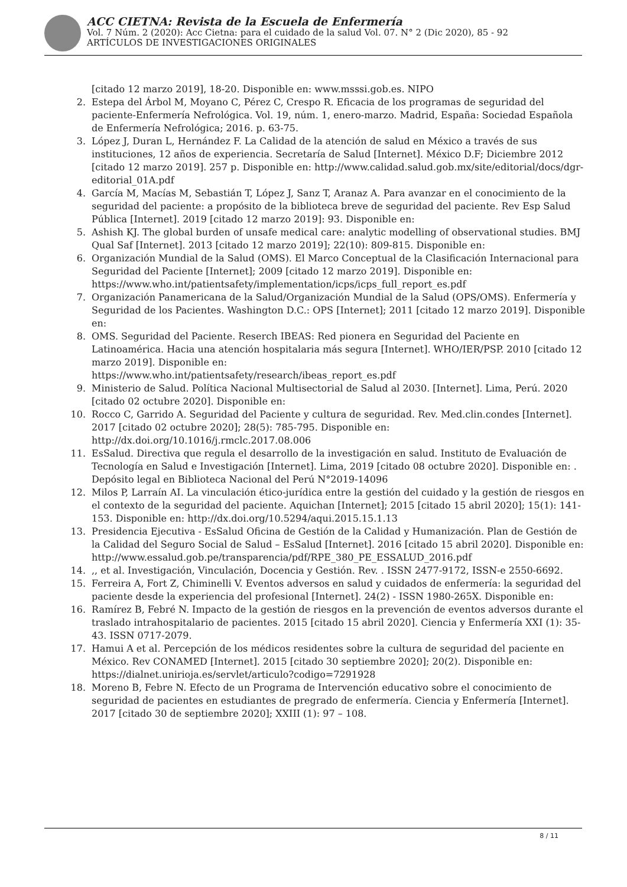ACC CIETNA: Revista de la Escuela de Enfermería
Vol. 7 Núm. 2 (2020): Acc Cietna: para el cuidado de la salud Vol. 07. N° 2 (Dic 2020), 85 - 92
ARTÍCULOS DE INVESTIGACIONES ORIGINALES
[citado 12 marzo 2019], 18-20. Disponible en: www.msssi.gob.es. NIPO
2. Estepa del Árbol M, Moyano C, Pérez C, Crespo R. Eficacia de los programas de seguridad del paciente-Enfermería Nefrológica. Vol. 19, núm. 1, enero-marzo. Madrid, España: Sociedad Española de Enfermería Nefrológica; 2016. p. 63-75.
3. López J, Duran L, Hernández F. La Calidad de la atención de salud en México a través de sus instituciones, 12 años de experiencia. Secretaría de Salud [Internet]. México D.F; Diciembre 2012 [citado 12 marzo 2019]. 257 p. Disponible en: http://www.calidad.salud.gob.mx/site/editorial/docs/dgr-editorial_01A.pdf
4. García M, Macías M, Sebastián T, López J, Sanz T, Aranaz A. Para avanzar en el conocimiento de la seguridad del paciente: a propósito de la biblioteca breve de seguridad del paciente. Rev Esp Salud Pública [Internet]. 2019 [citado 12 marzo 2019]: 93. Disponible en:
5. Ashish KJ. The global burden of unsafe medical care: analytic modelling of observational studies. BMJ Qual Saf [Internet]. 2013 [citado 12 marzo 2019]; 22(10): 809-815. Disponible en:
6. Organización Mundial de la Salud (OMS). El Marco Conceptual de la Clasificación Internacional para Seguridad del Paciente [Internet]; 2009 [citado 12 marzo 2019]. Disponible en:
https://www.who.int/patientsafety/implementation/icps/icps_full_report_es.pdf
7. Organización Panamericana de la Salud/Organización Mundial de la Salud (OPS/OMS). Enfermería y Seguridad de los Pacientes. Washington D.C.: OPS [Internet]; 2011 [citado 12 marzo 2019]. Disponible en:
8. OMS. Seguridad del Paciente. Reserch IBEAS: Red pionera en Seguridad del Paciente en Latinoamérica. Hacia una atención hospitalaria más segura [Internet]. WHO/IER/PSP. 2010 [citado 12 marzo 2019]. Disponible en:
https://www.who.int/patientsafety/research/ibeas_report_es.pdf
9. Ministerio de Salud. Política Nacional Multisectorial de Salud al 2030. [Internet]. Lima, Perú. 2020 [citado 02 octubre 2020]. Disponible en:
10. Rocco C, Garrido A. Seguridad del Paciente y cultura de seguridad. Rev. Med.clin.condes [Internet]. 2017 [citado 02 octubre 2020]; 28(5): 785-795. Disponible en: http://dx.doi.org/10.1016/j.rmclc.2017.08.006
11. EsSalud. Directiva que regula el desarrollo de la investigación en salud. Instituto de Evaluación de Tecnología en Salud e Investigación [Internet]. Lima, 2019 [citado 08 octubre 2020]. Disponible en: . Depósito legal en Biblioteca Nacional del Perú N°2019-14096
12. Milos P, Larraín AI. La vinculación ético-jurídica entre la gestión del cuidado y la gestión de riesgos en el contexto de la seguridad del paciente. Aquichan [Internet]; 2015 [citado 15 abril 2020]; 15(1): 141-153. Disponible en: http://dx.doi.org/10.5294/aqui.2015.15.1.13
13. Presidencia Ejecutiva - EsSalud Oficina de Gestión de la Calidad y Humanización. Plan de Gestión de la Calidad del Seguro Social de Salud – EsSalud [Internet]. 2016 [citado 15 abril 2020]. Disponible en:
http://www.essalud.gob.pe/transparencia/pdf/RPE_380_PE_ESSALUD_2016.pdf
14.,, et al. Investigación, Vinculación, Docencia y Gestión. Rev. . ISSN 2477-9172, ISSN-e 2550-6692.
15. Ferreira A, Fort Z, Chiminelli V. Eventos adversos en salud y cuidados de enfermería: la seguridad del paciente desde la experiencia del profesional [Internet]. 24(2) - ISSN 1980-265X. Disponible en:
16. Ramírez B, Febré N. Impacto de la gestión de riesgos en la prevención de eventos adversos durante el traslado intrahospitalario de pacientes. 2015 [citado 15 abril 2020]. Ciencia y Enfermería XXI (1): 35-43. ISSN 0717-2079.
17. Hamui A et al. Percepción de los médicos residentes sobre la cultura de seguridad del paciente en México. Rev CONAMED [Internet]. 2015 [citado 30 septiembre 2020]; 20(2). Disponible en: https://dialnet.unirioja.es/servlet/articulo?codigo=7291928
18. Moreno B, Febre N. Efecto de un Programa de Intervención educativo sobre el conocimiento de seguridad de pacientes en estudiantes de pregrado de enfermería. Ciencia y Enfermería [Internet]. 2017 [citado 30 de septiembre 2020]; XXIII (1): 97 – 108.
8 / 11